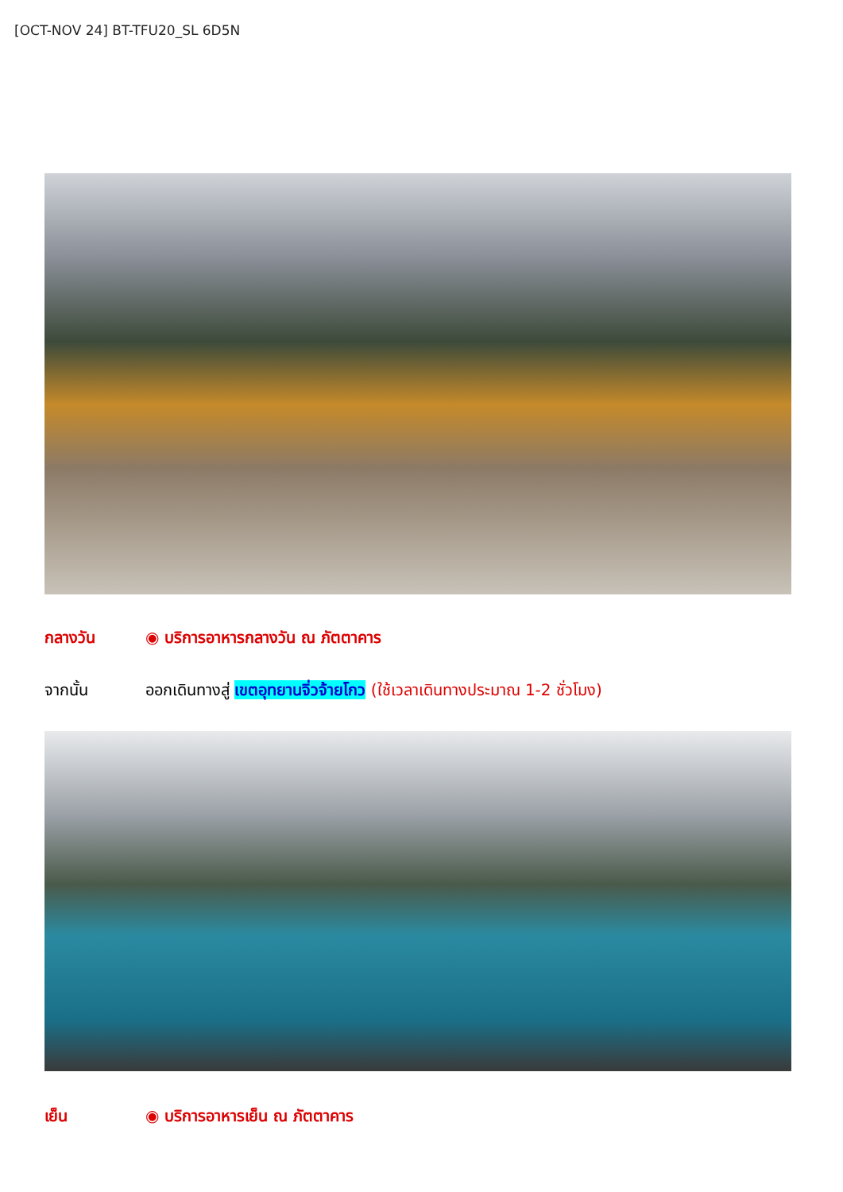[OCT-NOV 24] BT-TFU20_SL 6D5N
กลางวัน ◉ บริการอาหารกลางวัน ณ ภัตตาคาร
จากนั้น ออกเดินทางสู่ เขตอุทยานจิ่วจ้ายโกว (ใช้เวลาเดินทางประมาณ 1-2 ชั่วโมง)
เย็น ◉ บริการอาหารเย็น ณ ภัตตาคาร